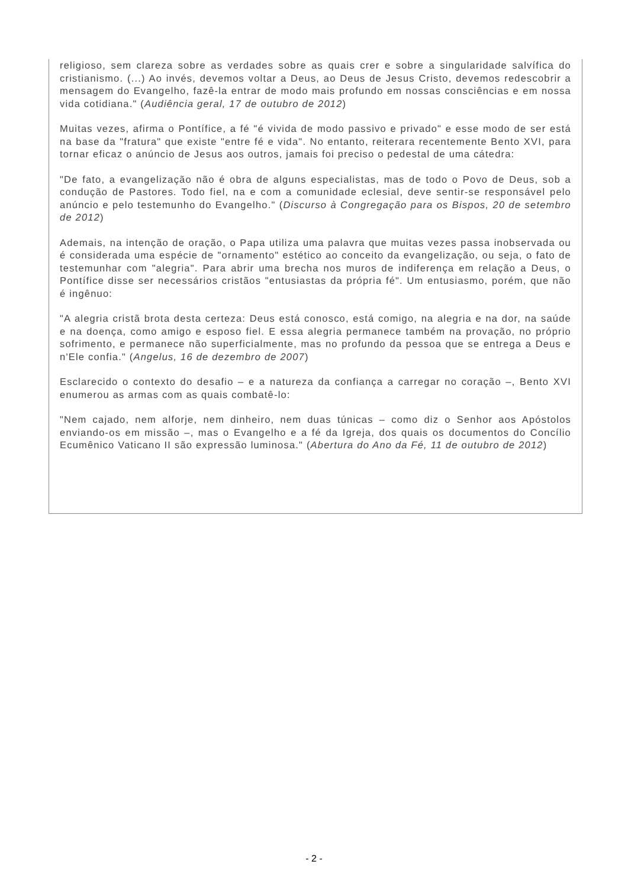religioso, sem clareza sobre as verdades sobre as quais crer e sobre a singularidade salvífica do cristianismo. (...) Ao invés, devemos voltar a Deus, ao Deus de Jesus Cristo, devemos redescobrir a mensagem do Evangelho, fazê-la entrar de modo mais profundo em nossas consciências e em nossa vida cotidiana." (Audiência geral, 17 de outubro de 2012)
Muitas vezes, afirma o Pontífice, a fé "é vivida de modo passivo e privado" e esse modo de ser está na base da "fratura" que existe "entre fé e vida". No entanto, reiterara recentemente Bento XVI, para tornar eficaz o anúncio de Jesus aos outros, jamais foi preciso o pedestal de uma cátedra:
"De fato, a evangelização não é obra de alguns especialistas, mas de todo o Povo de Deus, sob a condução de Pastores. Todo fiel, na e com a comunidade eclesial, deve sentir-se responsável pelo anúncio e pelo testemunho do Evangelho." (Discurso à Congregação para os Bispos, 20 de setembro de 2012)
Ademais, na intenção de oração, o Papa utiliza uma palavra que muitas vezes passa inobservada ou é considerada uma espécie de "ornamento" estético ao conceito da evangelização, ou seja, o fato de testemunhar com "alegria". Para abrir uma brecha nos muros de indiferença em relação a Deus, o Pontífice disse ser necessários cristãos "entusiastas da própria fé". Um entusiasmo, porém, que não é ingênuo:
"A alegria cristã brota desta certeza: Deus está conosco, está comigo, na alegria e na dor, na saúde e na doença, como amigo e esposo fiel. E essa alegria permanece também na provação, no próprio sofrimento, e permanece não superficialmente, mas no profundo da pessoa que se entrega a Deus e n'Ele confia." (Angelus, 16 de dezembro de 2007)
Esclarecido o contexto do desafio – e a natureza da confiança a carregar no coração –, Bento XVI enumerou as armas com as quais combatê-lo:
"Nem cajado, nem alforje, nem dinheiro, nem duas túnicas – como diz o Senhor aos Apóstolos enviando-os em missão –, mas o Evangelho e a fé da Igreja, dos quais os documentos do Concílio Ecumênico Vaticano II são expressão luminosa." (Abertura do Ano da Fé, 11 de outubro de 2012)
- 2 -